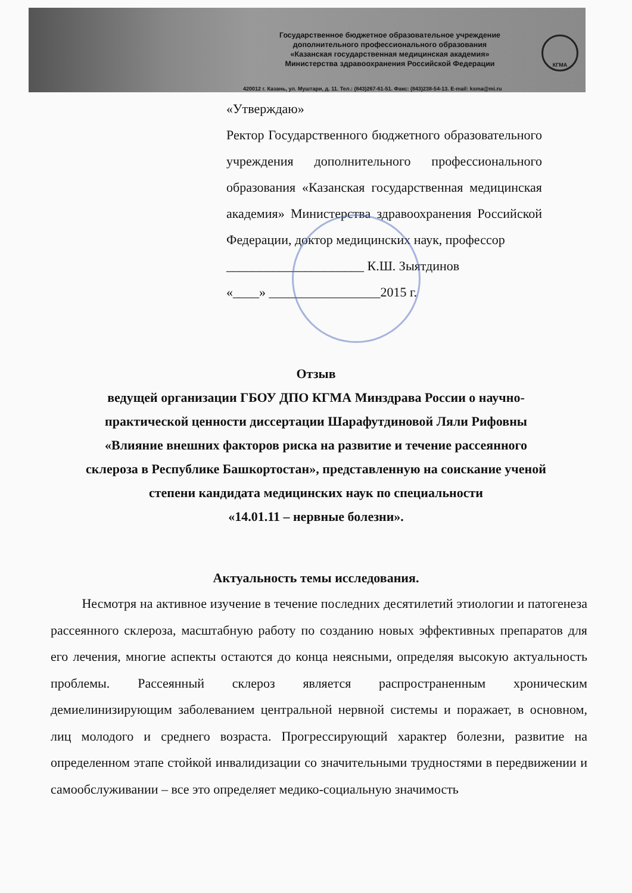Государственное бюджетное образовательное учреждение
дополнительного профессионального образования
«Казанская государственная медицинская академия»
Министерства здравоохранения Российской Федерации
420012 г. Казань, ул. Муштари, д. 11. Тел.: (843)267-61-51. Факс: (843)238-54-13. E-mail: ksma@mi.ru
КГМА
«Утверждаю»
Ректор Государственного бюджетного образовательного учреждения дополнительного профессионального образования «Казанская государственная медицинская академия» Министерства здравоохранения Российской Федерации, доктор медицинских наук, профессор
_____________________ К.Ш. Зыятдинов
«____» _________________2015 г.
Отзыв
ведущей организации ГБОУ ДПО КГМА Минздрава России о научно-
практической ценности диссертации Шарафутдиновой Ляли Рифовны
«Влияние внешних факторов риска на развитие и течение рассеянного
склероза в Республике Башкортостан», представленную на соискание ученой
степени кандидата медицинских наук по специальности
«14.01.11 – нервные болезни».
Актуальность темы исследования.
Несмотря на активное изучение в течение последних десятилетий этиологии и патогенеза рассеянного склероза, масштабную работу по созданию новых эффективных препаратов для его лечения, многие аспекты остаются до конца неясными, определяя высокую актуальность проблемы. Рассеянный склероз является распространенным хроническим демиелинизирующим заболеванием центральной нервной системы и поражает, в основном, лиц молодого и среднего возраста. Прогрессирующий характер болезни, развитие на определенном этапе стойкой инвалидизации со значительными трудностями в передвижении и самообслуживании – все это определяет медико-социальную значимость